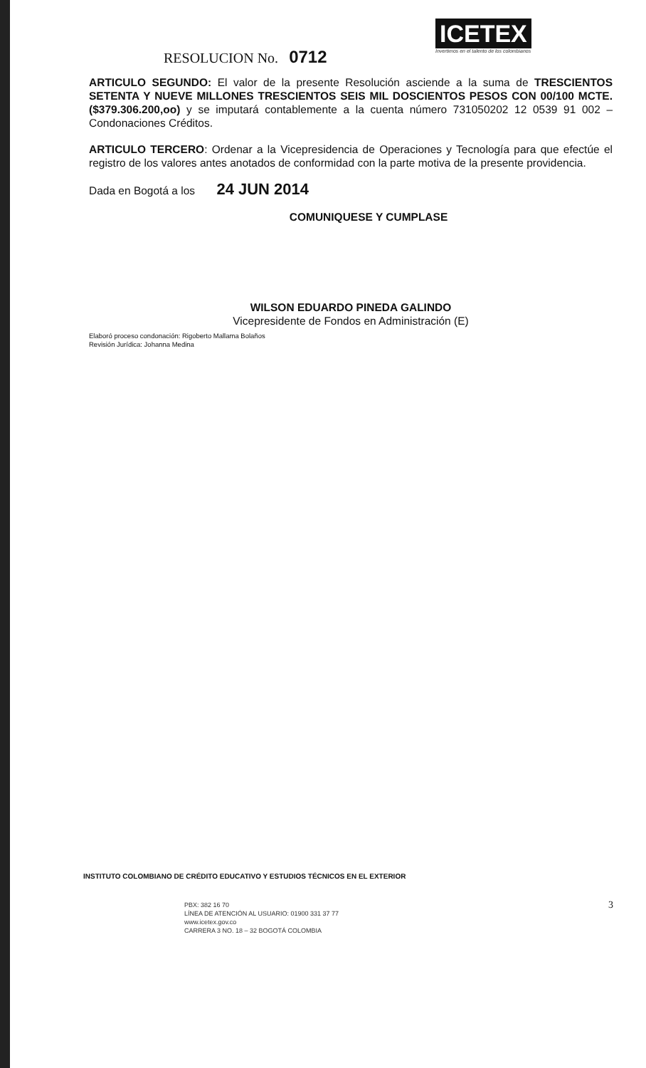ICETEX
Invertimos en el talento de los colombianos
RESOLUCION No. 0712
ARTICULO SEGUNDO: El valor de la presente Resolución asciende a la suma de TRESCIENTOS SETENTA Y NUEVE MILLONES TRESCIENTOS SEIS MIL DOSCIENTOS PESOS CON 00/100 MCTE. ($379.306.200,oo) y se imputará contablemente a la cuenta número 731050202 12 0539 91 002 – Condonaciones Créditos.
ARTICULO TERCERO: Ordenar a la Vicepresidencia de Operaciones y Tecnología para que efectúe el registro de los valores antes anotados de conformidad con la parte motiva de la presente providencia.
Dada en Bogotá a los 24 JUN 2014
COMUNIQUESE Y CUMPLASE
WILSON EDUARDO PINEDA GALINDO
Vicepresidente de Fondos en Administración (E)
Elaboró proceso condonación: Rigoberto Mallama Bolaños
Revisión Jurídica: Johanna Medina
INSTITUTO COLOMBIANO DE CRÉDITO EDUCATIVO Y ESTUDIOS TÉCNICOS EN EL EXTERIOR
PBX: 382 16 70
LÍNEA DE ATENCIÓN AL USUARIO: 01900 331 37 77
www.icetex.gov.co
CARRERA 3 NO. 18 – 32 BOGOTÁ COLOMBIA
3